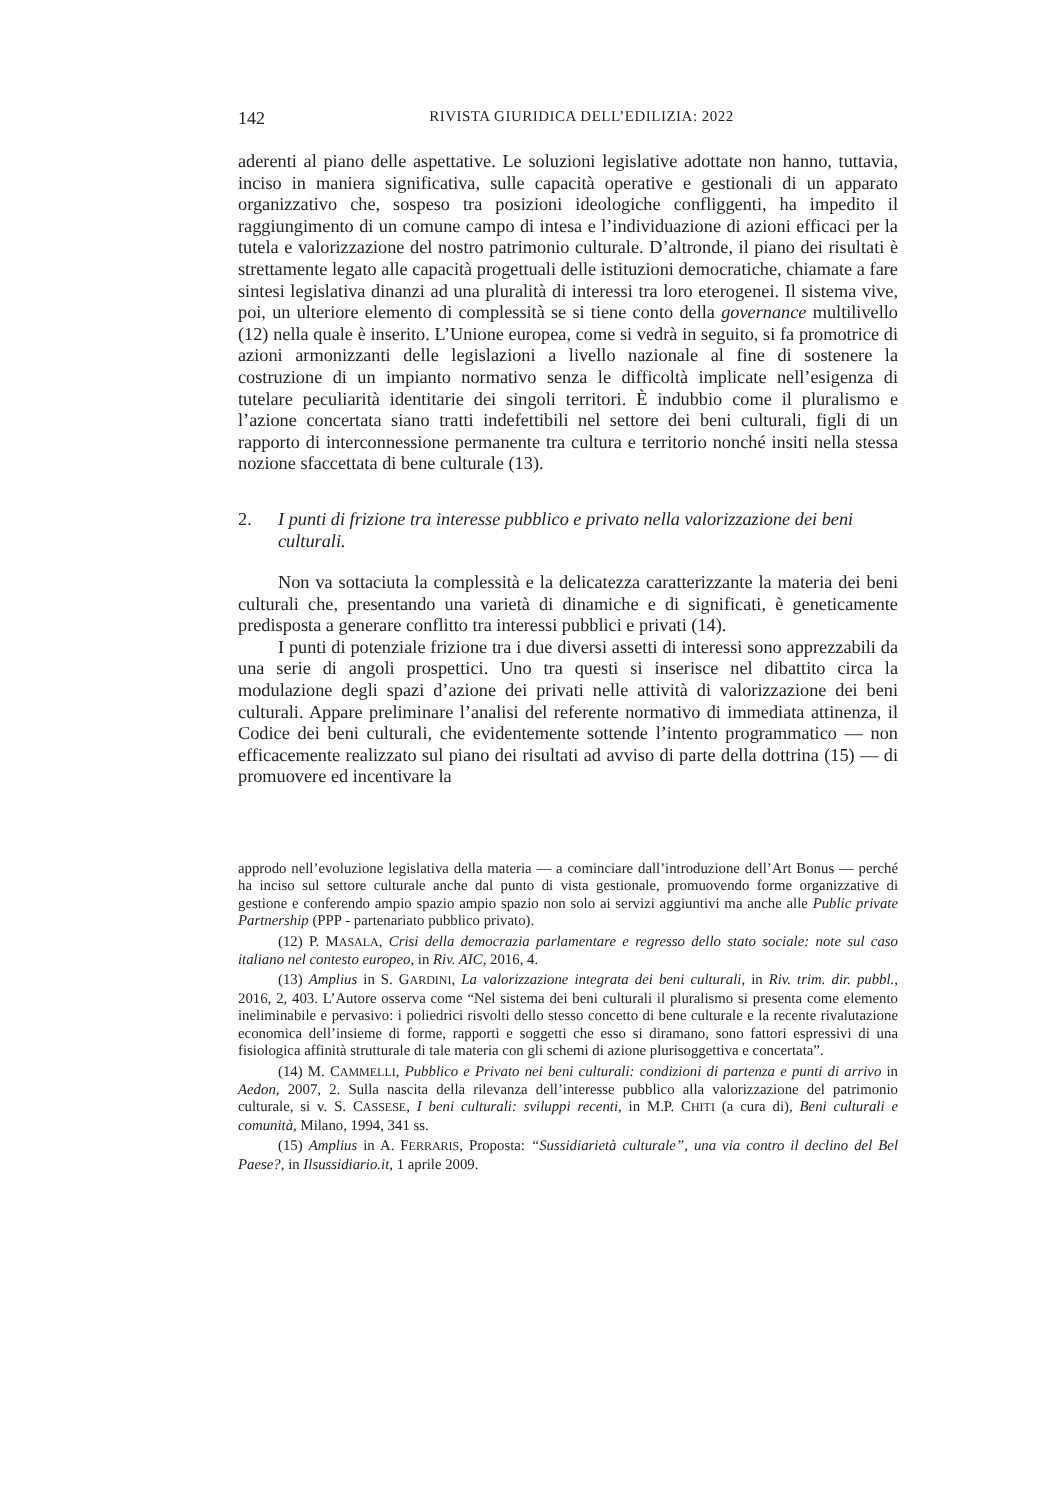142 RIVISTA GIURIDICA DELL’EDILIZIA: 2022
aderenti al piano delle aspettative. Le soluzioni legislative adottate non hanno, tuttavia, inciso in maniera significativa, sulle capacità operative e gestionali di un apparato organizzativo che, sospeso tra posizioni ideologiche confliggenti, ha impedito il raggiungimento di un comune campo di intesa e l’individuazione di azioni efficaci per la tutela e valorizzazione del nostro patrimonio culturale. D’altronde, il piano dei risultati è strettamente legato alle capacità progettuali delle istituzioni democratiche, chiamate a fare sintesi legislativa dinanzi ad una pluralità di interessi tra loro eterogenei. Il sistema vive, poi, un ulteriore elemento di complessità se si tiene conto della governance multilivello (12) nella quale è inserito. L’Unione europea, come si vedrà in seguito, si fa promotrice di azioni armonizzanti delle legislazioni a livello nazionale al fine di sostenere la costruzione di un impianto normativo senza le difficoltà implicate nell’esigenza di tutelare peculiarità identitarie dei singoli territori. È indubbio come il pluralismo e l’azione concertata siano tratti indefettibili nel settore dei beni culturali, figli di un rapporto di interconnessione permanente tra cultura e territorio nonché insiti nella stessa nozione sfaccettata di bene culturale (13).
2. I punti di frizione tra interesse pubblico e privato nella valorizzazione dei beni culturali.
Non va sottaciuta la complessità e la delicatezza caratterizzante la materia dei beni culturali che, presentando una varietà di dinamiche e di significati, è geneticamente predisposta a generare conflitto tra interessi pubblici e privati (14).
I punti di potenziale frizione tra i due diversi assetti di interessi sono apprezzabili da una serie di angoli prospettici. Uno tra questi si inserisce nel dibattito circa la modulazione degli spazi d’azione dei privati nelle attività di valorizzazione dei beni culturali. Appare preliminare l’analisi del referente normativo di immediata attinenza, il Codice dei beni culturali, che evidentemente sottende l’intento programmatico — non efficacemente realizzato sul piano dei risultati ad avviso di parte della dottrina (15) — di promuovere ed incentivare la
approdo nell’evoluzione legislativa della materia — a cominciare dall’introduzione dell’Art Bonus — perché ha inciso sul settore culturale anche dal punto di vista gestionale, promuovendo forme organizzative di gestione e conferendo ampio spazio ampio spazio non solo ai servizi aggiuntivi ma anche alle Public private Partnership (PPP - partenariato pubblico privato).
(12) P. MASALA, Crisi della democrazia parlamentare e regresso dello stato sociale: note sul caso italiano nel contesto europeo, in Riv. AIC, 2016, 4.
(13) Amplius in S. GARDINI, La valorizzazione integrata dei beni culturali, in Riv. trim. dir. pubbl., 2016, 2, 403. L’Autore osserva come “Nel sistema dei beni culturali il pluralismo si presenta come elemento ineliminabile e pervasivo: i poliedrici risvolti dello stesso concetto di bene culturale e la recente rivalutazione economica dell’insieme di forme, rapporti e soggetti che esso si diramano, sono fattori espressivi di una fisiologica affinità strutturale di tale materia con gli schemi di azione plurisoggettiva e concertata”.
(14) M. CAMMELLI, Pubblico e Privato nei beni culturali: condizioni di partenza e punti di arrivo in Aedon, 2007, 2. Sulla nascita della rilevanza dell’interesse pubblico alla valorizzazione del patrimonio culturale, si v. S. CASSESE, I beni culturali: sviluppi recenti, in M.P. CHITI (a cura di), Beni culturali e comunità, Milano, 1994, 341 ss.
(15) Amplius in A. FERRARIS, Proposta: “Sussidiarietà culturale”, una via contro il declino del Bel Paese?, in Ilsussidiario.it, 1 aprile 2009.